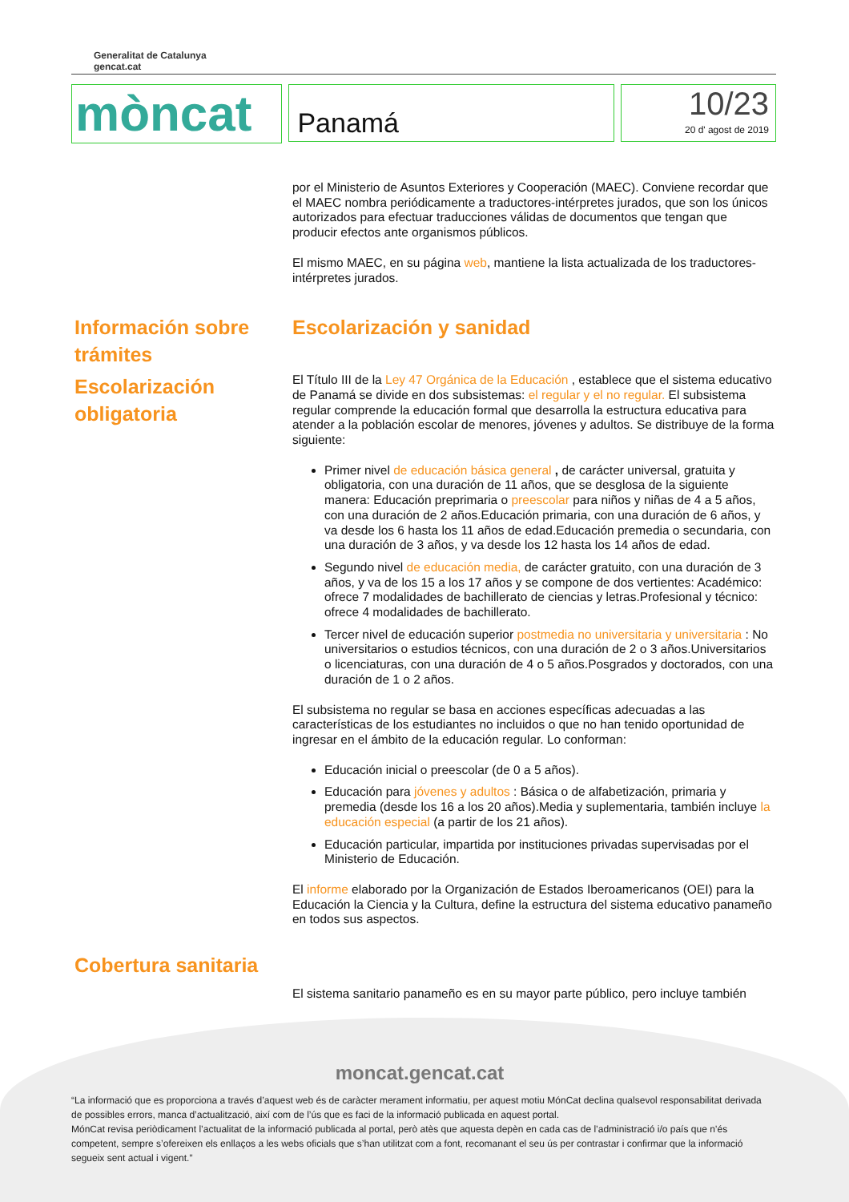Generalitat de Catalunya
gencat.cat
mòncat
Panamá
10/23
20 d' agost de 2019
por el Ministerio de Asuntos Exteriores y Cooperación (MAEC). Conviene recordar que el MAEC nombra periódicamente a traductores-intérpretes jurados, que son los únicos autorizados para efectuar traducciones válidas de documentos que tengan que producir efectos ante organismos públicos.
El mismo MAEC, en su página web, mantiene la lista actualizada de los traductores-intérpretes jurados.
Información sobre trámites
Escolarización obligatoria
Escolarización y sanidad
El Título III de la Ley 47 Orgánica de la Educación , establece que el sistema educativo de Panamá se divide en dos subsistemas: el regular y el no regular. El subsistema regular comprende la educación formal que desarrolla la estructura educativa para atender a la población escolar de menores, jóvenes y adultos. Se distribuye de la forma siguiente:
Primer nivel de educación básica general , de carácter universal, gratuita y obligatoria, con una duración de 11 años, que se desglosa de la siguiente manera: Educación preprimaria o preescolar para niños y niñas de 4 a 5 años, con una duración de 2 años.Educación primaria, con una duración de 6 años, y va desde los 6 hasta los 11 años de edad.Educación premedia o secundaria, con una duración de 3 años, y va desde los 12 hasta los 14 años de edad.
Segundo nivel de educación media, de carácter gratuito, con una duración de 3 años, y va de los 15 a los 17 años y se compone de dos vertientes: Académico: ofrece 7 modalidades de bachillerato de ciencias y letras.Profesional y técnico: ofrece 4 modalidades de bachillerato.
Tercer nivel de educación superior postmedia no universitaria y universitaria : No universitarios o estudios técnicos, con una duración de 2 o 3 años.Universitarios o licenciaturas, con una duración de 4 o 5 años.Posgrados y doctorados, con una duración de 1 o 2 años.
El subsistema no regular se basa en acciones específicas adecuadas a las características de los estudiantes no incluidos o que no han tenido oportunidad de ingresar en el ámbito de la educación regular. Lo conforman:
Educación inicial o preescolar (de 0 a 5 años).
Educación para jóvenes y adultos : Básica o de alfabetización, primaria y premedia (desde los 16 a los 20 años).Media y suplementaria, también incluye la educación especial (a partir de los 21 años).
Educación particular, impartida por instituciones privadas supervisadas por el Ministerio de Educación.
El informe elaborado por la Organización de Estados Iberoamericanos (OEI) para la Educación la Ciencia y la Cultura, define la estructura del sistema educativo panameño en todos sus aspectos.
Cobertura sanitaria
El sistema sanitario panameño es en su mayor parte público, pero incluye también
moncat.gencat.cat
“La informació que es proporciona a través d’aquest web és de caràcter merament informatiu, per aquest motiu MónCat declina qualsevol responsabilitat derivada de possibles errors, manca d’actualització, així com de l’ús que es faci de la informació publicada en aquest portal.
MónCat revisa periòdicament l’actualitat de la informació publicada al portal, però atès que aquesta depèn en cada cas de l’administració i/o país que n’és competent, sempre s’ofereixen els enllaços a les webs oficials que s’han utilitzat com a font, recomanant el seu ús per contrastar i confirmar que la informació segueix sent actual i vigent.”